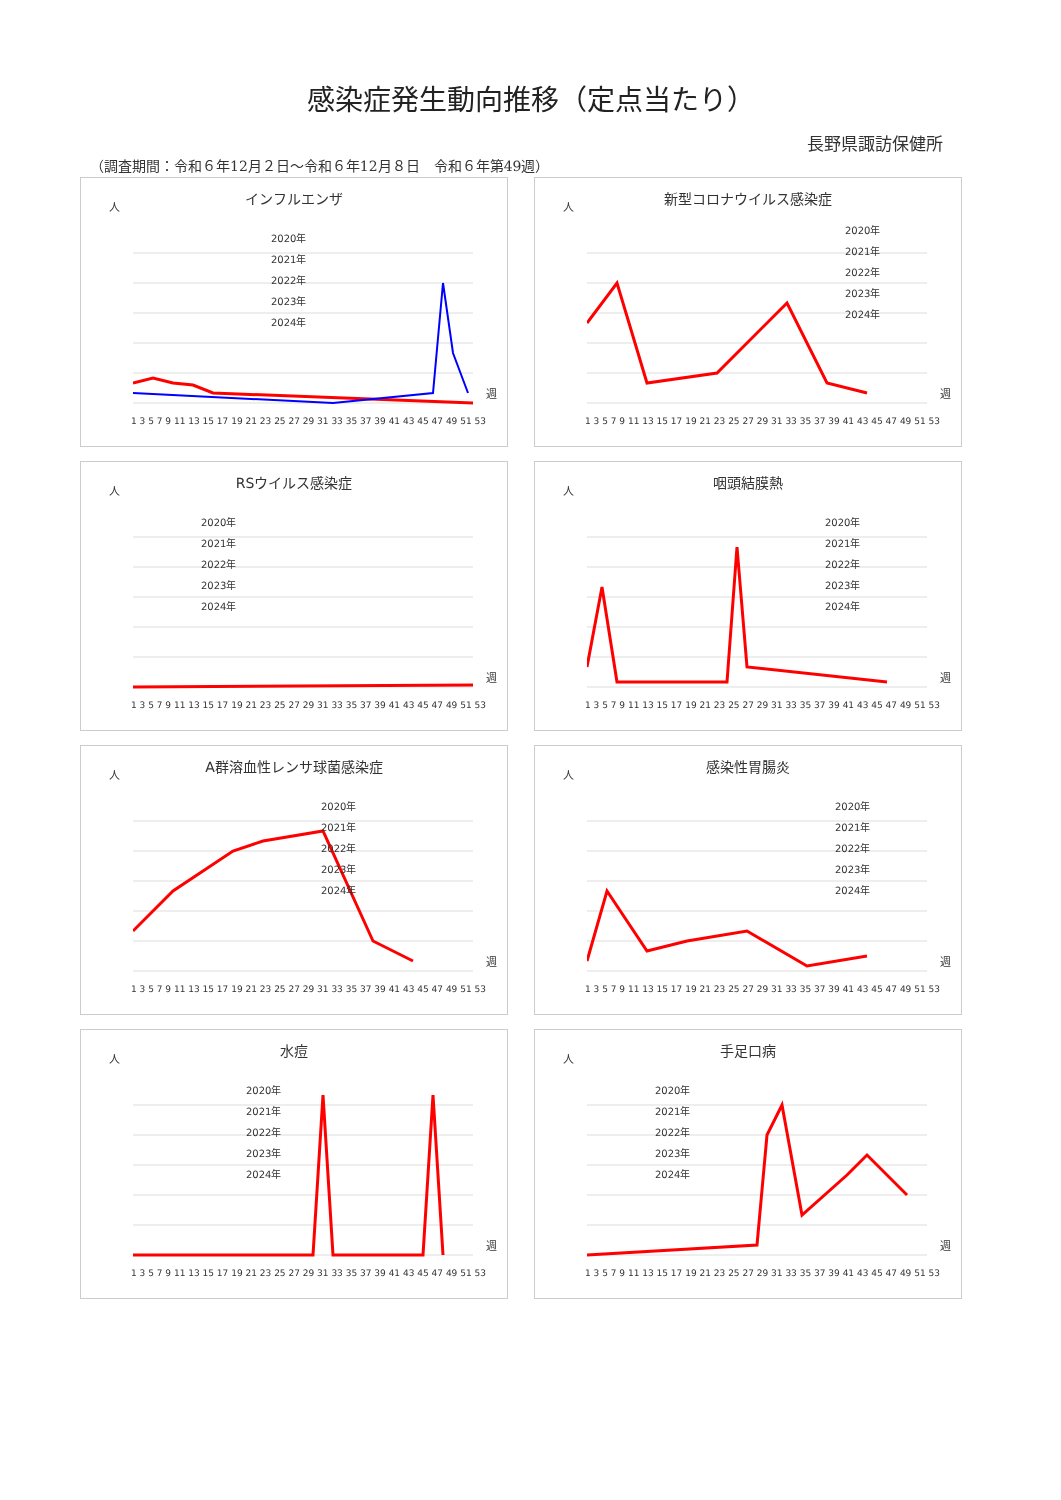感染症発生動向推移（定点当たり）
長野県諏訪保健所
（調査期間：令和６年12月２日～令和６年12月８日　令和６年第49週）
人
インフルエンザ
2020年
2021年
2022年
2023年
2024年
週
1 3 5 7 9 11 13 15 17 19 21 23 25 27 29 31 33 35 37 39 41 43 45 47 49 51 53
人
新型コロナウイルス感染症
2020年
2021年
2022年
2023年
2024年
週
1 3 5 7 9 11 13 15 17 19 21 23 25 27 29 31 33 35 37 39 41 43 45 47 49 51 53
人
RSウイルス感染症
2020年
2021年
2022年
2023年
2024年
週
1 3 5 7 9 11 13 15 17 19 21 23 25 27 29 31 33 35 37 39 41 43 45 47 49 51 53
人
咽頭結膜熱
2020年
2021年
2022年
2023年
2024年
週
1 3 5 7 9 11 13 15 17 19 21 23 25 27 29 31 33 35 37 39 41 43 45 47 49 51 53
人
A群溶血性レンサ球菌感染症
2020年
2021年
2022年
2023年
2024年
週
1 3 5 7 9 11 13 15 17 19 21 23 25 27 29 31 33 35 37 39 41 43 45 47 49 51 53
人
感染性胃腸炎
2020年
2021年
2022年
2023年
2024年
週
1 3 5 7 9 11 13 15 17 19 21 23 25 27 29 31 33 35 37 39 41 43 45 47 49 51 53
人
水痘
2020年
2021年
2022年
2023年
2024年
週
1 3 5 7 9 11 13 15 17 19 21 23 25 27 29 31 33 35 37 39 41 43 45 47 49 51 53
人
手足口病
2020年
2021年
2022年
2023年
2024年
週
1 3 5 7 9 11 13 15 17 19 21 23 25 27 29 31 33 35 37 39 41 43 45 47 49 51 53